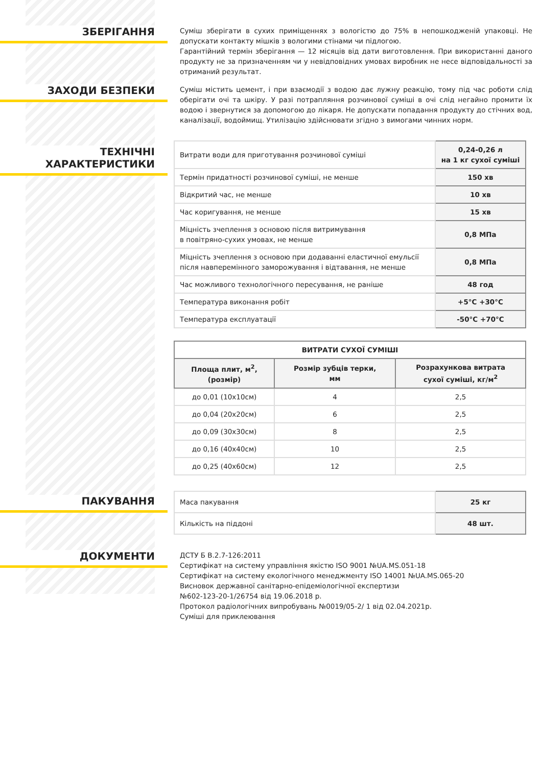ЗБЕРІГАННЯ
Суміш зберігати в сухих приміщеннях з вологістю до 75% в непошкодженій упаковці. Не допускати контакту мішків з вологими стінами чи підлогою.
Гарантійний термін зберігання — 12 місяців від дати виготовлення. При використанні даного продукту не за призначенням чи у невідповідних умовах виробник не несе відповідальності за отриманий результат.
ЗАХОДИ БЕЗПЕКИ
Суміш містить цемент, і при взаємодії з водою дає лужну реакцію, тому під час роботи слід оберігати очі та шкіру. У разі потрапляння розчинової суміші в очі слід негайно промити їх водою і звернутися за допомогою до лікаря. Не допускати попадання продукту до стічних вод, каналізації, водоймищ. Утилізацію здійснювати згідно з вимогами чинних норм.
ТЕХНІЧНІ
ХАРАКТЕРИСТИКИ
| Витрати води для приготування розчинової суміші | 0,24-0,26 л на 1 кг сухої суміші |
| Термін придатності розчинової суміші, не менше | 150 хв |
| Відкритий час, не менше | 10 хв |
| Час коригування, не менше | 15 хв |
| Міцність зчеплення з основою після витримування в повітряно-сухих умовах, не менше | 0,8 МПа |
| Міцність зчеплення з основою при додаванні еластичної емульсії після навперемінного заморожування і відтавання, не менше | 0,8 МПа |
| Час можливого технологічного пересування, не раніше | 48 год |
| Температура виконання робіт | +5°С +30°С |
| Температура експлуатації | -50°С +70°С |
| ВИТРАТИ СУХОЇ СУМІШІ | | |
| --- | --- | --- |
| Площа плит, м<sup>2</sup>, (розмір) | Розмір зубців терки, мм | Розрахункова витрата сухої суміші, кг/м<sup>2</sup> |
| до 0,01 (10х10см) | 4 | 2,5 |
| до 0,04 (20х20см) | 6 | 2,5 |
| до 0,09 (30х30см) | 8 | 2,5 |
| до 0,16 (40х40см) | 10 | 2,5 |
| до 0,25 (40х60см) | 12 | 2,5 |
ПАКУВАННЯ
| Маса пакування | 25 кг |
| Кількість на піддоні | 48 шт. |
ДОКУМЕНТИ
ДСТУ Б В.2.7-126:2011
Сертифікат на систему управління якістю ISO 9001 №UA.MS.051-18
Сертифікат на систему екологічного менеджменту ISO 14001 №UA.MS.065-20
Висновок державної санітарно-епідеміологічної експертизи
№602-123-20-1/26754 від 19.06.2018 р.
Протокол радіологічних випробувань №0019/05-2/ 1 від 02.04.2021р.
Суміші для приклеювання